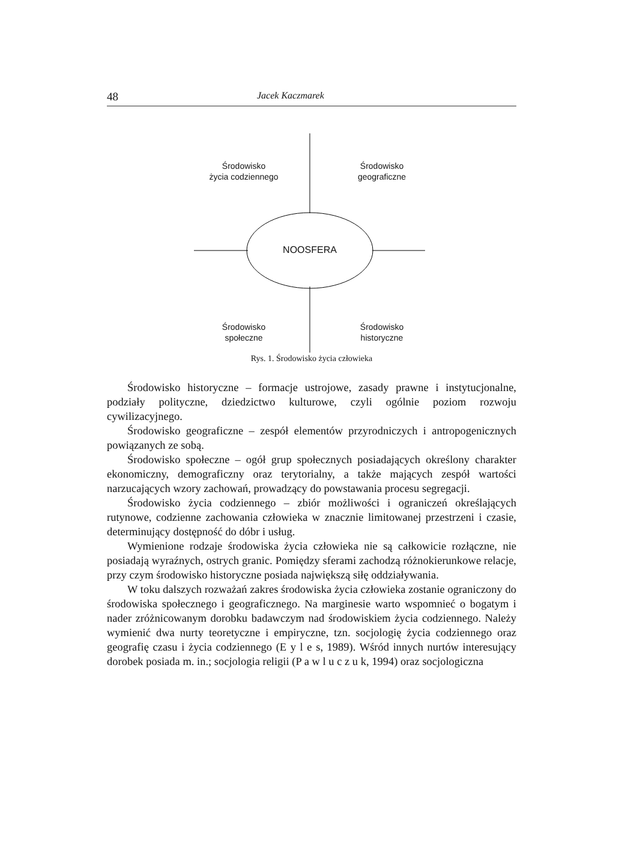48 Jacek Kaczmarek
Środowisko
życia codziennego
Środowisko
geograficzne
NOOSFERA
Środowisko
społeczne
Środowisko
historyczne
Rys. 1. Środowisko życia człowieka
Środowisko historyczne – formacje ustrojowe, zasady prawne i instytucjonalne, podziały polityczne, dziedzictwo kulturowe, czyli ogólnie poziom rozwoju cywilizacyjnego.
Środowisko geograficzne – zespół elementów przyrodniczych i antropogenicznych powiązanych ze sobą.
Środowisko społeczne – ogół grup społecznych posiadających określony charakter ekonomiczny, demograficzny oraz terytorialny, a także mających zespół wartości narzucających wzory zachowań, prowadzący do powstawania procesu segregacji.
Środowisko życia codziennego – zbiór możliwości i ograniczeń określających rutynowe, codzienne zachowania człowieka w znacznie limitowanej przestrzeni i czasie, determinujący dostępność do dóbr i usług.
Wymienione rodzaje środowiska życia człowieka nie są całkowicie rozłączne, nie posiadają wyraźnych, ostrych granic. Pomiędzy sferami zachodzą różnokierunkowe relacje, przy czym środowisko historyczne posiada największą siłę oddziaływania.
W toku dalszych rozważań zakres środowiska życia człowieka zostanie ograniczony do środowiska społecznego i geograficznego. Na marginesie warto wspomnieć o bogatym i nader zróżnicowanym dorobku badawczym nad środowiskiem życia codziennego. Należy wymienić dwa nurty teoretyczne i empiryczne, tzn. socjologię życia codziennego oraz geografię czasu i życia codziennego (E y l e s, 1989). Wśród innych nurtów interesujący dorobek posiada m. in.; socjologia religii (P a w l u c z u k, 1994) oraz socjologiczna